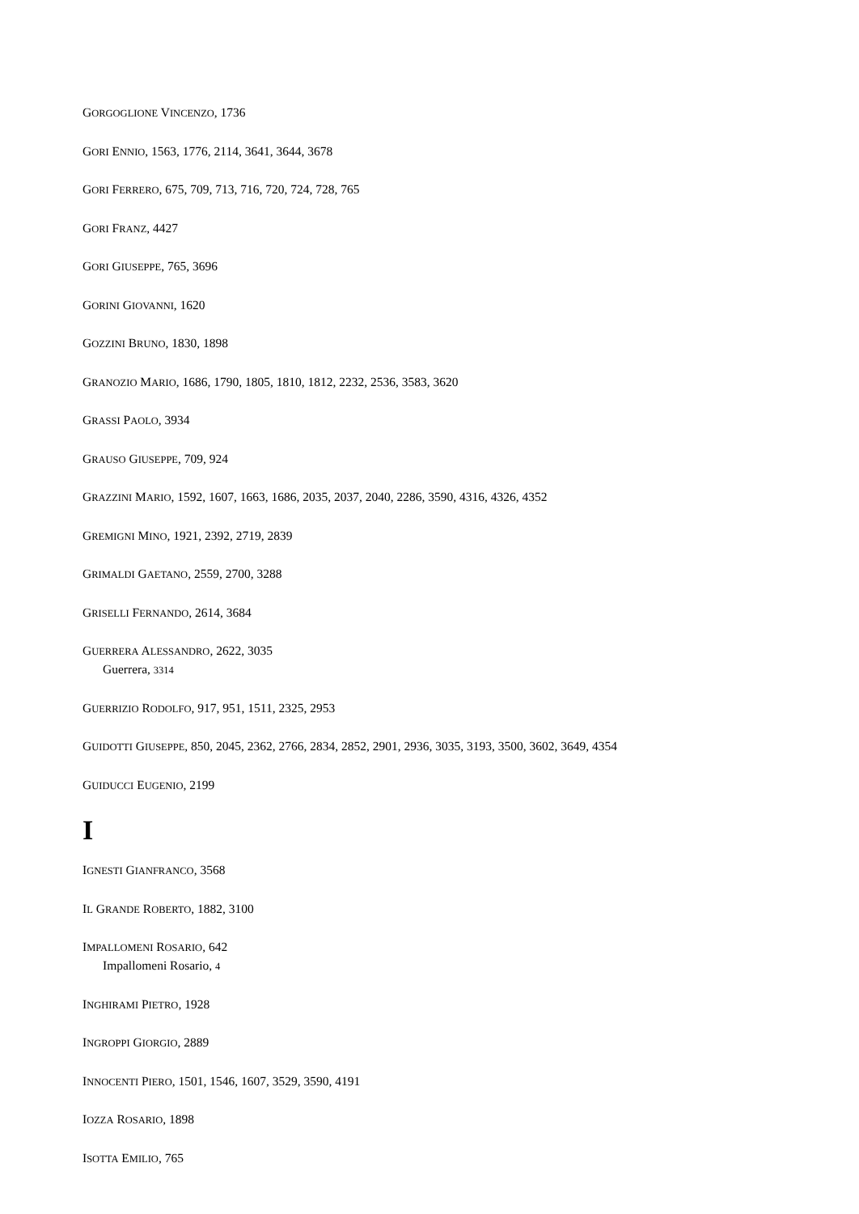GORGOGLIONE VINCENZO, 1736
GORI ENNIO, 1563, 1776, 2114, 3641, 3644, 3678
GORI FERRERO, 675, 709, 713, 716, 720, 724, 728, 765
GORI FRANZ, 4427
GORI GIUSEPPE, 765, 3696
GORINI GIOVANNI, 1620
GOZZINI BRUNO, 1830, 1898
GRANOZIO MARIO, 1686, 1790, 1805, 1810, 1812, 2232, 2536, 3583, 3620
GRASSI PAOLO, 3934
GRAUSO GIUSEPPE, 709, 924
GRAZZINI MARIO, 1592, 1607, 1663, 1686, 2035, 2037, 2040, 2286, 3590, 4316, 4326, 4352
GREMIGNI MINO, 1921, 2392, 2719, 2839
GRIMALDI GAETANO, 2559, 2700, 3288
GRISELLI FERNANDO, 2614, 3684
GUERRERA ALESSANDRO, 2622, 3035
Guerrera, 3314
GUERRIZIO RODOLFO, 917, 951, 1511, 2325, 2953
GUIDOTTI GIUSEPPE, 850, 2045, 2362, 2766, 2834, 2852, 2901, 2936, 3035, 3193, 3500, 3602, 3649, 4354
GUIDUCCI EUGENIO, 2199
I
IGNESTI GIANFRANCO, 3568
IL GRANDE ROBERTO, 1882, 3100
IMPALLOMENI ROSARIO, 642
Impallomeni Rosario, 4
INGHIRAMI PIETRO, 1928
INGROPPI GIORGIO, 2889
INNOCENTI PIERO, 1501, 1546, 1607, 3529, 3590, 4191
IOZZA ROSARIO, 1898
ISOTTA EMILIO, 765